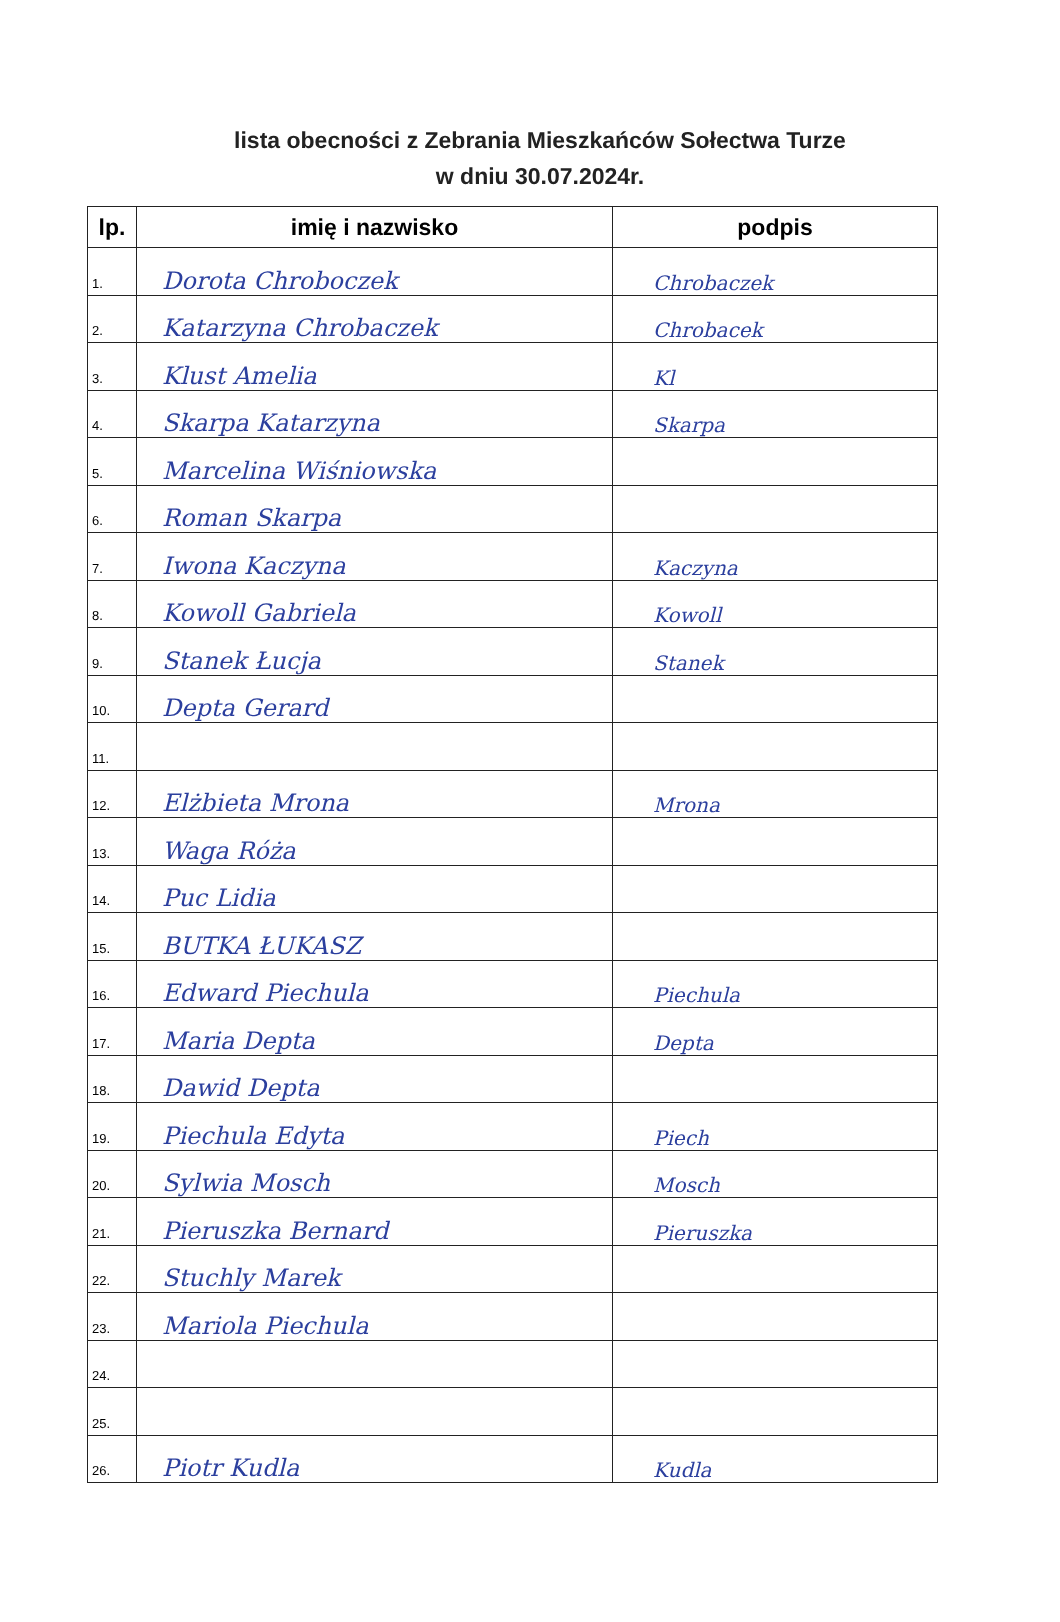lista obecności z Zebrania Mieszkańców Sołectwa Turze
w dniu 30.07.2024r.
| lp. | imię i nazwisko | podpis |
| --- | --- | --- |
| 1. | Dorota Chroboczek | Chrobaczek |
| 2. | Katarzyna Chrobaczek | Chrobacek |
| 3. | Klust Amelia | Kl |
| 4. | Skarpa Katarzyna | Skarpa |
| 5. | Marcelina Wiśniowska | |
| 6. | Roman Skarpa | |
| 7. | Iwona Kaczyna | Kaczyna |
| 8. | Kowoll Gabriela | Kowoll |
| 9. | Stanek Łucja | Stanek |
| 10. | Depta Gerard | |
| 11. | | |
| 12. | Elżbieta Mrona | Mrona |
| 13. | Waga Róża | |
| 14. | Puc Lidia | |
| 15. | BUTKA ŁUKASZ | |
| 16. | Edward Piechula | Piechula |
| 17. | Maria Depta | Depta |
| 18. | Dawid Depta | |
| 19. | Piechula Edyta | Piech |
| 20. | Sylwia Mosch | Mosch |
| 21. | Pieruszka Bernard | Pieruszka |
| 22. | Stuchly Marek | |
| 23. | Mariola Piechula | |
| 24. | | |
| 25. | | |
| 26. | Piotr Kudla | Kudla |